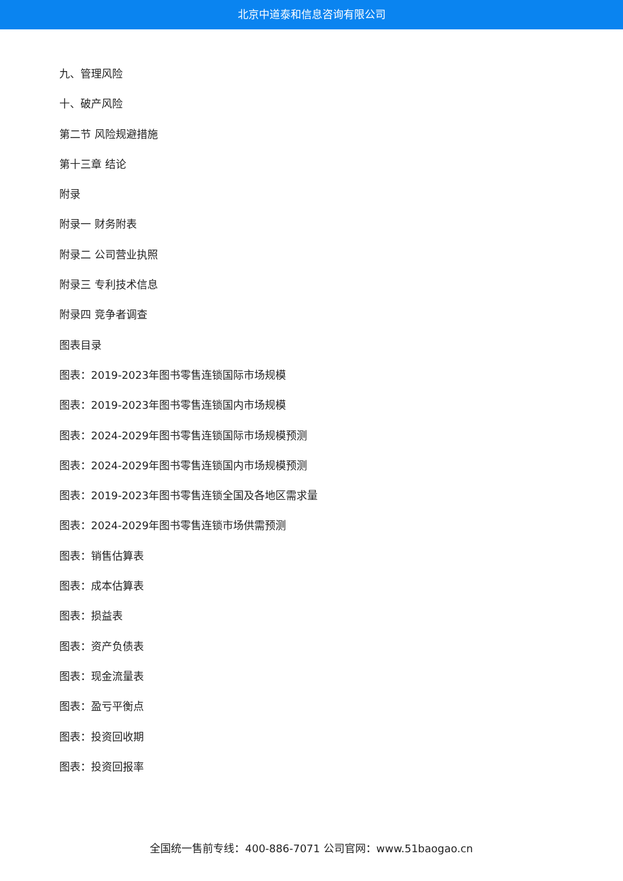北京中道泰和信息咨询有限公司
九、管理风险
十、破产风险
第二节 风险规避措施
第十三章 结论
附录
附录一 财务附表
附录二 公司营业执照
附录三 专利技术信息
附录四 竞争者调查
图表目录
图表：2019-2023年图书零售连锁国际市场规模
图表：2019-2023年图书零售连锁国内市场规模
图表：2024-2029年图书零售连锁国际市场规模预测
图表：2024-2029年图书零售连锁国内市场规模预测
图表：2019-2023年图书零售连锁全国及各地区需求量
图表：2024-2029年图书零售连锁市场供需预测
图表：销售估算表
图表：成本估算表
图表：损益表
图表：资产负债表
图表：现金流量表
图表：盈亏平衡点
图表：投资回收期
图表：投资回报率
全国统一售前专线：400-886-7071 公司官网：www.51baogao.cn